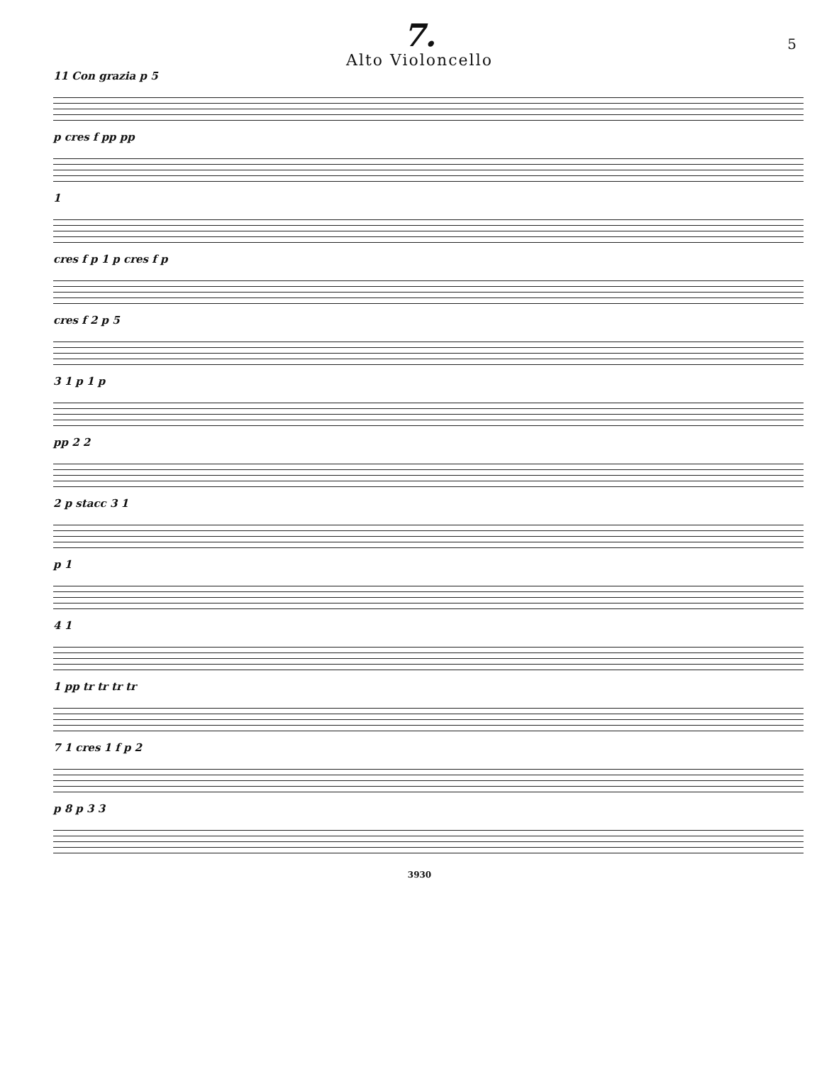5
7.
Alto Violoncello
11 Con grazia p 5
p cres f pp pp
1
cres f p 1 p cres f p
cres f 2 p 5
3 1 p 1 p
pp 2 2
2 p stacc 3 1
p 1
4 1
1 pp tr tr tr tr
7 1 cres 1 f p 2
p 8 p 3 3
3930